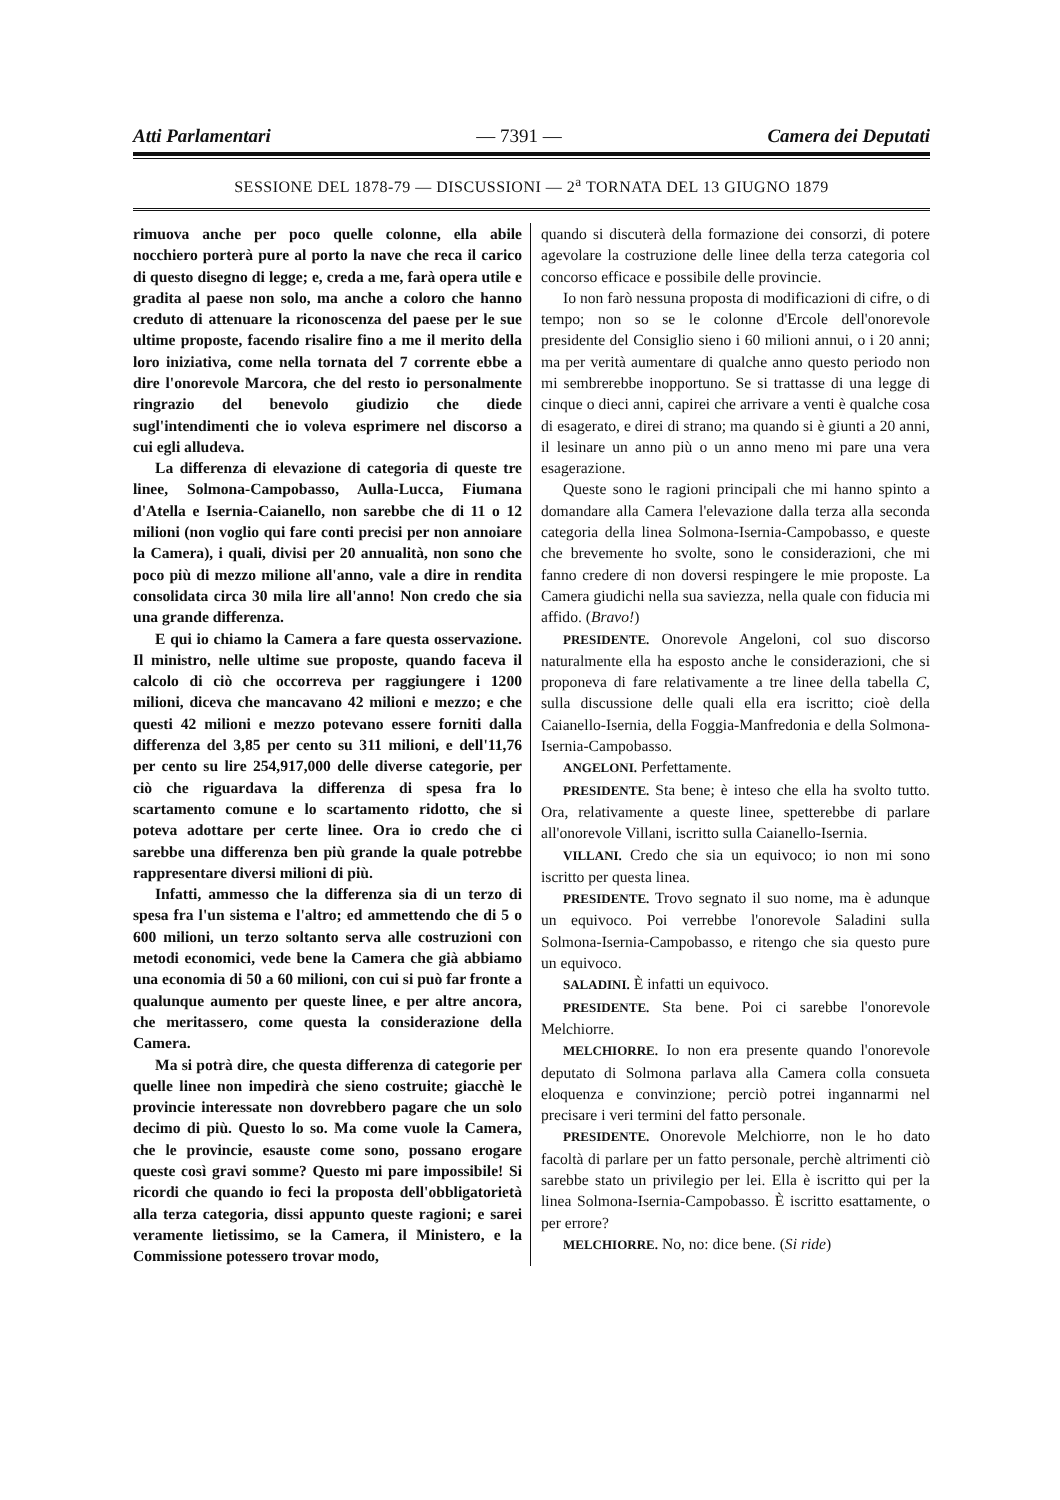Atti Parlamentari — 7391 — Camera dei Deputati
SESSIONE DEL 1878-79 — DISCUSSIONI — 2<sup>a</sup> TORNATA DEL 13 GIUGNO 1879
rimuova anche per poco quelle colonne, ella abile nocchiero porterà pure al porto la nave che reca il carico di questo disegno di legge; e, creda a me, farà opera utile e gradita al paese non solo, ma anche a coloro che hanno creduto di attenuare la riconoscenza del paese per le sue ultime proposte, facendo risalire fino a me il merito della loro iniziativa, come nella tornata del 7 corrente ebbe a dire l'onorevole Marcora, che del resto io personalmente ringrazio del benevolo giudizio che diede sugl'intendimenti che io voleva esprimere nel discorso a cui egli alludeva.
La differenza di elevazione di categoria di queste tre linee, Solmona-Campobasso, Aulla-Lucca, Fiumana d'Atella e Isernia-Caianello, non sarebbe che di 11 o 12 milioni (non voglio qui fare conti precisi per non annoiare la Camera), i quali, divisi per 20 annualità, non sono che poco più di mezzo milione all'anno, vale a dire in rendita consolidata circa 30 mila lire all'anno! Non credo che sia una grande differenza.
E qui io chiamo la Camera a fare questa osservazione. Il ministro, nelle ultime sue proposte, quando faceva il calcolo di ciò che occorreva per raggiungere i 1200 milioni, diceva che mancavano 42 milioni e mezzo; e che questi 42 milioni e mezzo potevano essere forniti dalla differenza del 3,85 per cento su 311 milioni, e dell'11,76 per cento su lire 254,917,000 delle diverse categorie, per ciò che riguardava la differenza di spesa fra lo scartamento comune e lo scartamento ridotto, che si poteva adottare per certe linee. Ora io credo che ci sarebbe una differenza ben più grande la quale potrebbe rappresentare diversi milioni di più.
Infatti, ammesso che la differenza sia di un terzo di spesa fra l'un sistema e l'altro; ed ammettendo che di 5 o 600 milioni, un terzo soltanto serva alle costruzioni con metodi economici, vede bene la Camera che già abbiamo una economia di 50 a 60 milioni, con cui si può far fronte a qualunque aumento per queste linee, e per altre ancora, che meritassero, come questa la considerazione della Camera.
Ma si potrà dire, che questa differenza di categorie per quelle linee non impedirà che sieno costruite; giacchè le provincie interessate non dovrebbero pagare che un solo decimo di più. Questo lo so. Ma come vuole la Camera, che le provincie, esauste come sono, possano erogare queste così gravi somme? Questo mi pare impossibile! Si ricordi che quando io feci la proposta dell'obbligatorietà alla terza categoria, dissi appunto queste ragioni; e sarei veramente lietissimo, se la Camera, il Ministero, e la Commissione potessero trovar modo,
quando si discuterà della formazione dei consorzi, di potere agevolare la costruzione delle linee della terza categoria col concorso efficace e possibile delle provincie.
Io non farò nessuna proposta di modificazioni di cifre, o di tempo; non so se le colonne d'Ercole dell'onorevole presidente del Consiglio sieno i 60 milioni annui, o i 20 anni; ma per verità aumentare di qualche anno questo periodo non mi sembrerebbe inopportuno. Se si trattasse di una legge di cinque o dieci anni, capirei che arrivare a venti è qualche cosa di esagerato, e direi di strano; ma quando si è giunti a 20 anni, il lesinare un anno più o un anno meno mi pare una vera esagerazione.
Queste sono le ragioni principali che mi hanno spinto a domandare alla Camera l'elevazione dalla terza alla seconda categoria della linea Solmona-Isernia-Campobasso, e queste che brevemente ho svolte, sono le considerazioni, che mi fanno credere di non doversi respingere le mie proposte. La Camera giudichi nella sua saviezza, nella quale con fiducia mi affido. (Bravo!)
PRESIDENTE. Onorevole Angeloni, col suo discorso naturalmente ella ha esposto anche le considerazioni, che si proponeva di fare relativamente a tre linee della tabella C, sulla discussione delle quali ella era iscritto; cioè della Caianello-Isernia, della Foggia-Manfredonia e della Solmona-Isernia-Campobasso.
ANGELONI. Perfettamente.
PRESIDENTE. Sta bene; è inteso che ella ha svolto tutto. Ora, relativamente a queste linee, spetterebbe di parlare all'onorevole Villani, iscritto sulla Caianello-Isernia.
VILLANI. Credo che sia un equivoco; io non mi sono iscritto per questa linea.
PRESIDENTE. Trovo segnato il suo nome, ma è adunque un equivoco. Poi verrebbe l'onorevole Saladini sulla Solmona-Isernia-Campobasso, e ritengo che sia questo pure un equivoco.
SALADINI. È infatti un equivoco.
PRESIDENTE. Sta bene. Poi ci sarebbe l'onorevole Melchiorre.
MELCHIORRE. Io non era presente quando l'onorevole deputato di Solmona parlava alla Camera colla consueta eloquenza e convinzione; perciò potrei ingannarmi nel precisare i veri termini del fatto personale.
PRESIDENTE. Onorevole Melchiorre, non le ho dato facoltà di parlare per un fatto personale, perchè altrimenti ciò sarebbe stato un privilegio per lei. Ella è iscritto qui per la linea Solmona-Isernia-Campobasso. È iscritto esattamente, o per errore?
MELCHIORRE. No, no: dice bene. (Si ride)